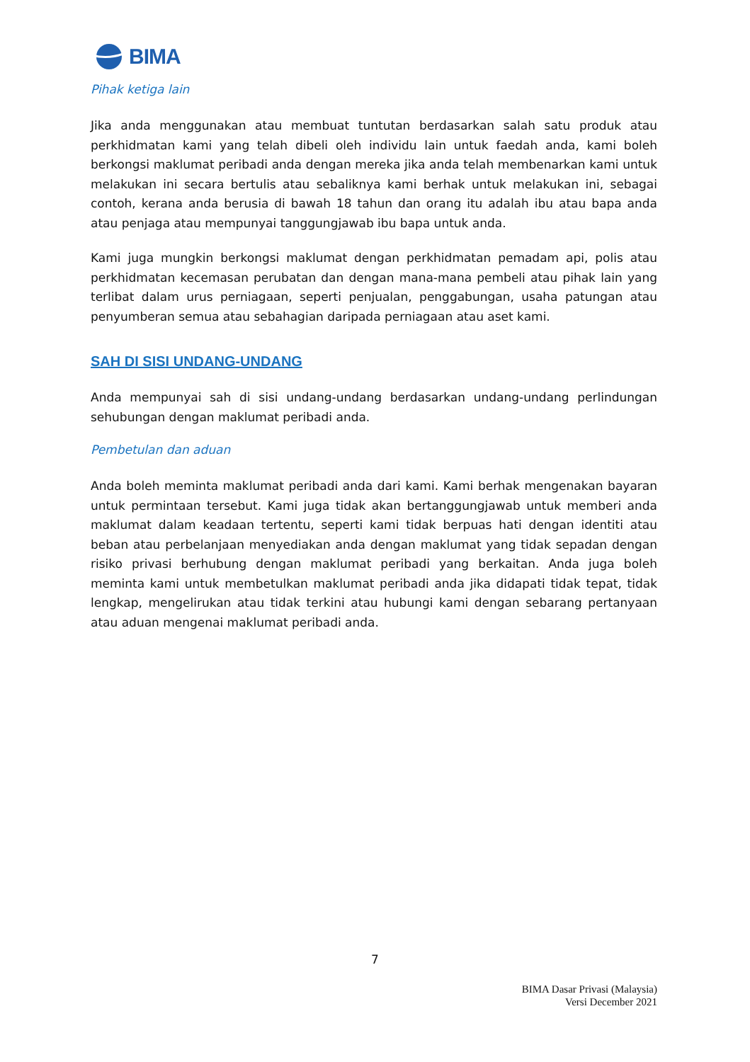BIMA
Pihak ketiga lain
Jika anda menggunakan atau membuat tuntutan berdasarkan salah satu produk atau perkhidmatan kami yang telah dibeli oleh individu lain untuk faedah anda, kami boleh berkongsi maklumat peribadi anda dengan mereka jika anda telah membenarkan kami untuk melakukan ini secara bertulis atau sebaliknya kami berhak untuk melakukan ini, sebagai contoh, kerana anda berusia di bawah 18 tahun dan orang itu adalah ibu atau bapa anda atau penjaga atau mempunyai tanggungjawab ibu bapa untuk anda.
Kami juga mungkin berkongsi maklumat dengan perkhidmatan pemadam api, polis atau perkhidmatan kecemasan perubatan dan dengan mana-mana pembeli atau pihak lain yang terlibat dalam urus perniagaan, seperti penjualan, penggabungan, usaha patungan atau penyumberan semua atau sebahagian daripada perniagaan atau aset kami.
SAH DI SISI UNDANG-UNDANG
Anda mempunyai sah di sisi undang-undang berdasarkan undang-undang perlindungan sehubungan dengan maklumat peribadi anda.
Pembetulan dan aduan
Anda boleh meminta maklumat peribadi anda dari kami. Kami berhak mengenakan bayaran untuk permintaan tersebut. Kami juga tidak akan bertanggungjawab untuk memberi anda maklumat dalam keadaan tertentu, seperti kami tidak berpuas hati dengan identiti atau beban atau perbelanjaan menyediakan anda dengan maklumat yang tidak sepadan dengan risiko privasi berhubung dengan maklumat peribadi yang berkaitan. Anda juga boleh meminta kami untuk membetulkan maklumat peribadi anda jika didapati tidak tepat, tidak lengkap, mengelirukan atau tidak terkini atau hubungi kami dengan sebarang pertanyaan atau aduan mengenai maklumat peribadi anda.
7
BIMA Dasar Privasi (Malaysia)
Versi December 2021